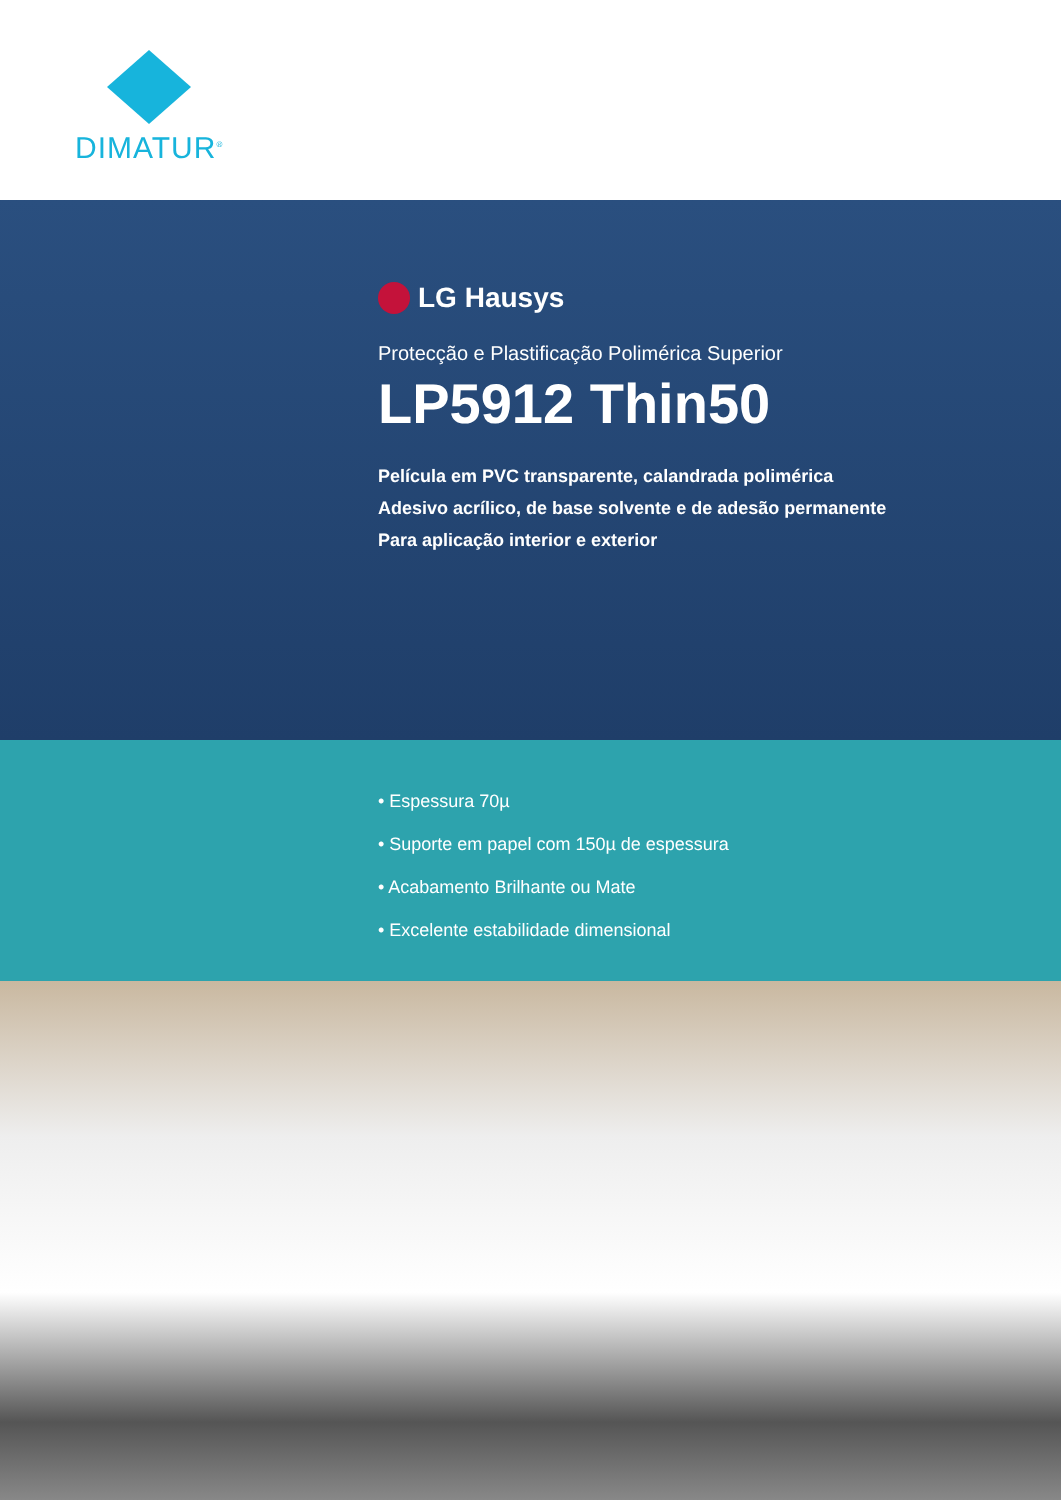DIMATUR<sup>®</sup>
LG Hausys
Protecção e Plastificação Polimérica Superior
LP5912 Thin50
Película em PVC transparente, calandrada polimérica
Adesivo acrílico, de base solvente e de adesão permanente
Para aplicação interior e exterior
• Espessura 70µ
• Suporte em papel com 150µ de espessura
• Acabamento Brilhante ou Mate
• Excelente estabilidade dimensional